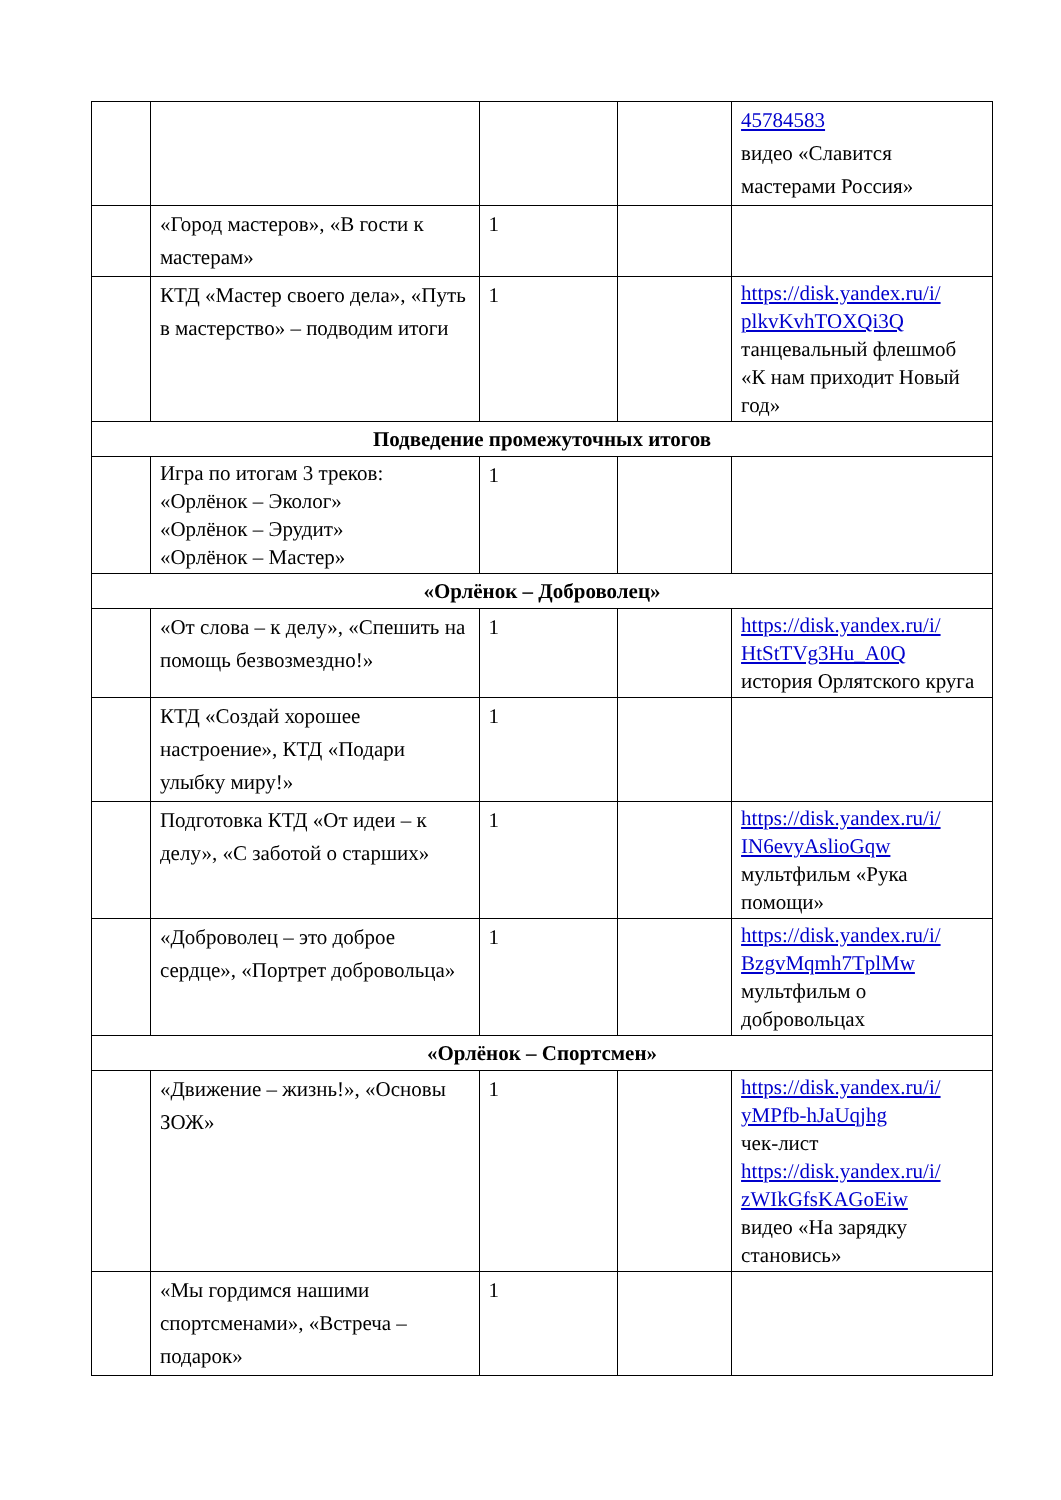| | | | | 45784583 видео «Славится мастерами Россия» |
| | «Город мастеров», «В гости к мастерам» | 1 | | |
| | КТД «Мастер своего дела», «Путь в мастерство» – подводим итоги | 1 | | https://disk.yandex.ru/i/ plkvKvhTOXQi3Q танцевальный флешмоб «К нам приходит Новый год» |
| Подведение промежуточных итогов | | | | |
| | Игра по итогам 3 треков: «Орлёнок – Эколог» «Орлёнок – Эрудит» «Орлёнок – Мастер» | 1 | | |
| «Орлёнок – Доброволец» | | | | |
| | «От слова – к делу», «Спешить на помощь безвозмездно!» | 1 | | https://disk.yandex.ru/i/ HtStTVg3Hu_A0Q история Орлятского круга |
| | КТД «Создай хорошее настроение», КТД «Подари улыбку миру!» | 1 | | |
| | Подготовка КТД «От идеи – к делу», «С заботой о старших» | 1 | | https://disk.yandex.ru/i/ IN6evyAslioGqw мультфильм «Рука помощи» |
| | «Доброволец – это доброе сердце», «Портрет добровольца» | 1 | | https://disk.yandex.ru/i/ BzgvMqmh7TplMw мультфильм о добровольцах |
| «Орлёнок – Спортсмен» | | | | |
| | «Движение – жизнь!», «Основы ЗОЖ» | 1 | | https://disk.yandex.ru/i/ yMPfb-hJaUqjhg чек-лист https://disk.yandex.ru/i/ zWIkGfsKAGoEiw видео «На зарядку становись» |
| | «Мы гордимся нашими спортсменами», «Встреча – подарок» | 1 | | |